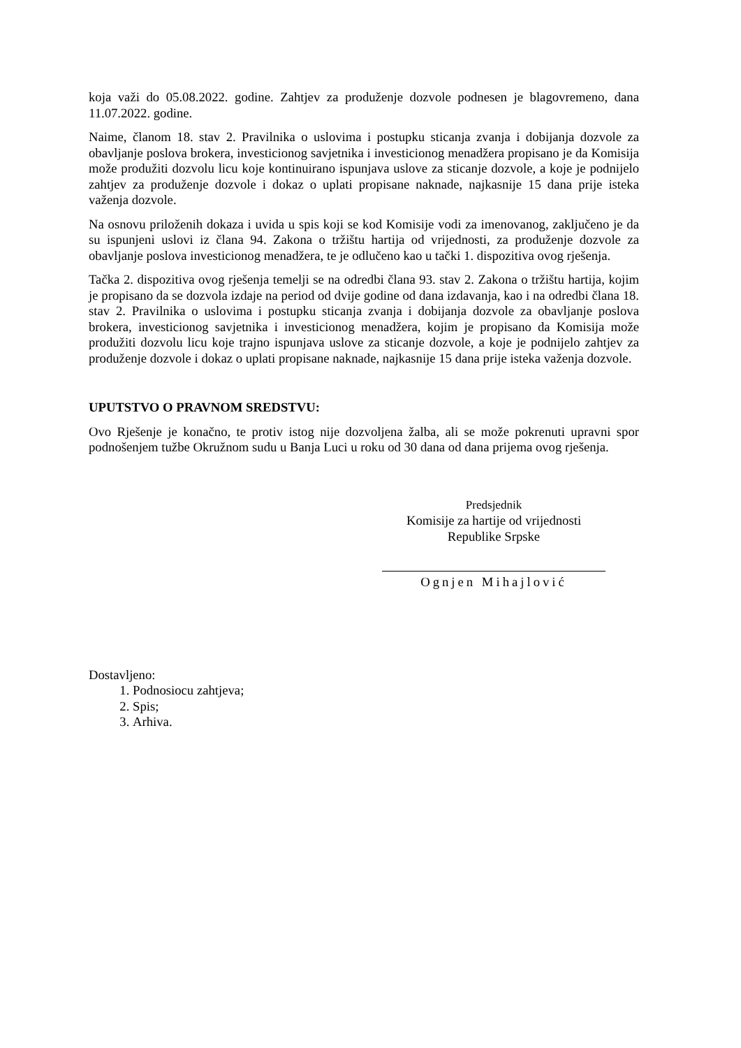koja važi do 05.08.2022. godine. Zahtjev za produženje dozvole podnesen je blagovremeno, dana 11.07.2022. godine.
Naime, članom 18. stav 2. Pravilnika o uslovima i postupku sticanja zvanja i dobijanja dozvole za obavljanje poslova brokera, investicionog savjetnika i investicionog menadžera propisano je da Komisija može produžiti dozvolu licu koje kontinuirano ispunjava uslove za sticanje dozvole, a koje je podnijelo zahtjev za produženje dozvole i dokaz o uplati propisane naknade, najkasnije 15 dana prije isteka važenja dozvole.
Na osnovu priloženih dokaza i uvida u spis koji se kod Komisije vodi za imenovanog, zaključeno je da su ispunjeni uslovi iz člana 94. Zakona o tržištu hartija od vrijednosti, za produženje dozvole za obavljanje poslova investicionog menadžera, te je odlučeno kao u tački 1. dispozitiva ovog rješenja.
Tačka 2. dispozitiva ovog rješenja temelji se na odredbi člana 93. stav 2. Zakona o tržištu hartija, kojim je propisano da se dozvola izdaje na period od dvije godine od dana izdavanja, kao i na odredbi člana 18. stav 2. Pravilnika o uslovima i postupku sticanja zvanja i dobijanja dozvole za obavljanje poslova brokera, investicionog savjetnika i investicionog menadžera, kojim je propisano da Komisija može produžiti dozvolu licu koje trajno ispunjava uslove za sticanje dozvole, a koje je podnijelo zahtjev za produženje dozvole i dokaz o uplati propisane naknade, najkasnije 15 dana prije isteka važenja dozvole.
UPUTSTVO O PRAVNOM SREDSTVU:
Ovo Rješenje je konačno, te protiv istog nije dozvoljena žalba, ali se može pokrenuti upravni spor podnošenjem tužbe Okružnom sudu u Banja Luci u roku od 30 dana od dana prijema ovog rješenja.
Predsjednik
Komisije za hartije od vrijednosti
Republike Srpske
Ognjen Mihajlović
Dostavljeno:
1. Podnosiocu zahtjeva;
2. Spis;
3. Arhiva.